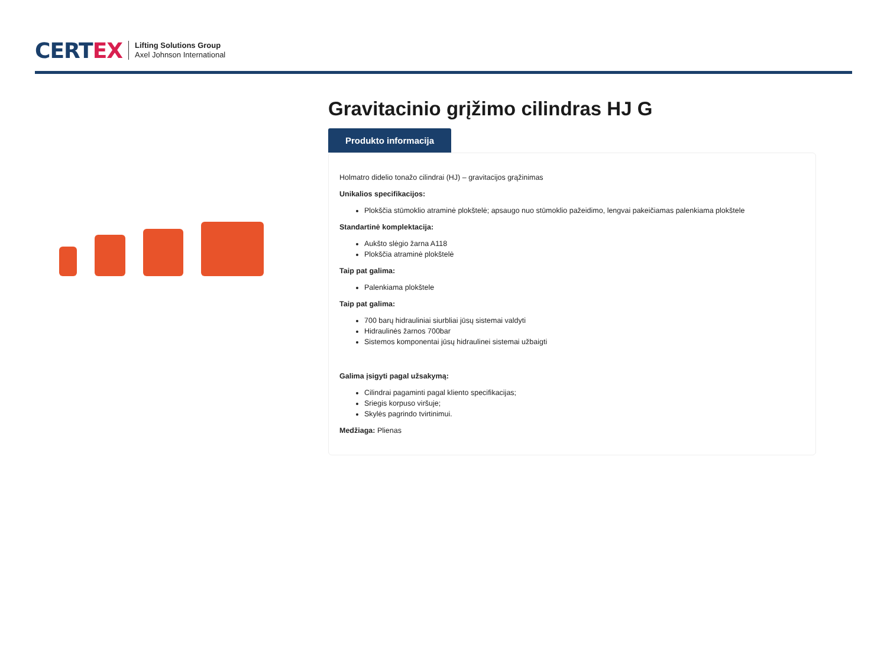CERTEX
Lifting Solutions Group
Axel Johnson International
Gravitacinio grįžimo cilindras HJ G
Produkto informacija
Holmatro didelio tonažo cilindrai (HJ) – gravitacijos grąžinimas
Unikalios specifikacijos:
Plokščia stūmoklio atraminė plokštelė; apsaugo nuo stūmoklio pažeidimo, lengvai pakeičiamas palenkiama plokštele
Standartinė komplektacija:
Aukšto slėgio žarna A118
Plokščia atraminė plokštelė
Taip pat galima:
Palenkiama plokštele
Taip pat galima:
700 barų hidrauliniai siurbliai jūsų sistemai valdyti
Hidraulinės žarnos 700bar
Sistemos komponentai jūsų hidraulinei sistemai užbaigti
Galima įsigyti pagal užsakymą:
Cilindrai pagaminti pagal kliento specifikacijas;
Sriegis korpuso viršuje;
Skylės pagrindo tvirtinimui.
Medžiaga: Plienas